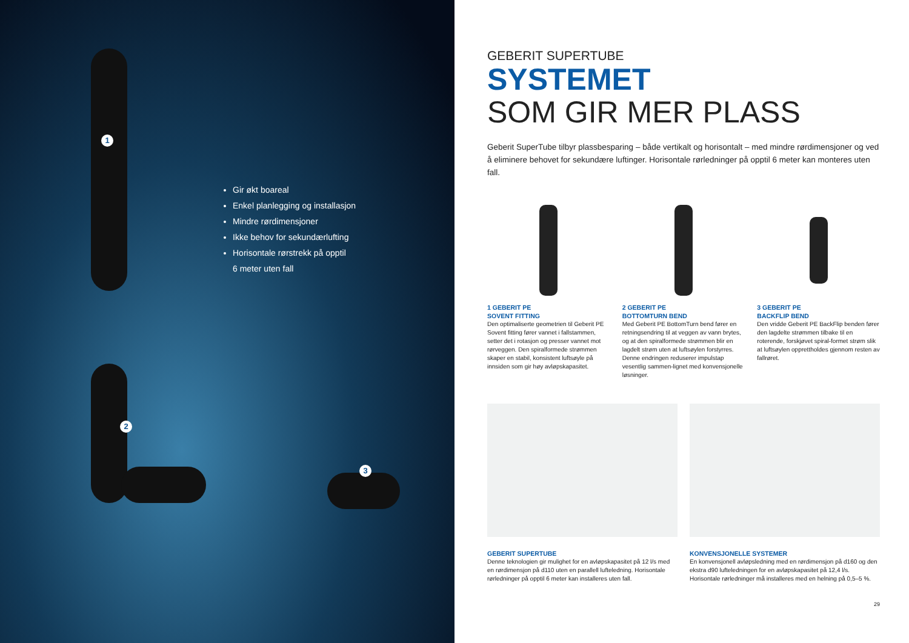1
2
3
Gir økt boareal
Enkel planlegging og installasjon
Mindre rørdimensjoner
Ikke behov for sekundærlufting
Horisontale rørstrekk på opptil
6 meter uten fall
GEBERIT SUPERTUBE
SYSTEMET
SOM GIR MER PLASS
Geberit SuperTube tilbyr plassbesparing – både vertikalt og horisontalt – med mindre rørdimensjoner og ved å eliminere behovet for sekundære luftinger. Horisontale rørledninger på opptil 6 meter kan monteres uten fall.
1 GEBERIT PE
SOVENT FITTING
Den optimaliserte geometrien til Geberit PE Sovent fitting fører vannet i fallstammen, setter det i rotasjon og presser vannet mot rørveggen. Den spiralformede strømmen skaper en stabil, konsistent luftsøyle på innsiden som gir høy avløpskapasitet.
2 GEBERIT PE
BOTTOMTURN BEND
Med Geberit PE BottomTurn bend fører en retningsendring til at veggen av vann brytes, og at den spiralformede strømmen blir en lagdelt strøm uten at luftsøylen forstyrres. Denne endringen reduserer impulstap vesentlig sammen-lignet med konvensjonelle løsninger.
3 GEBERIT PE
BACKFLIP BEND
Den vridde Geberit PE BackFlip benden fører den lagdelte strømmen tilbake til en roterende, forskjøvet spiral-formet strøm slik at luftsøylen opprettholdes gjennom resten av fallrøret.
GEBERIT SUPERTUBE
Denne teknologien gir mulighet for en avløpskapasitet på 12 l/s med en rørdimensjon på d110 uten en parallell lufteledning. Horisontale rørledninger på opptil 6 meter kan installeres uten fall.
KONVENSJONELLE SYSTEMER
En konvensjonell avløpsledning med en rørdimensjon på d160 og den ekstra d90 lufteledningen for en avløpskapasitet på 12,4 l/s. Horisontale rørledninger må installeres med en helning på 0,5–5 %.
29